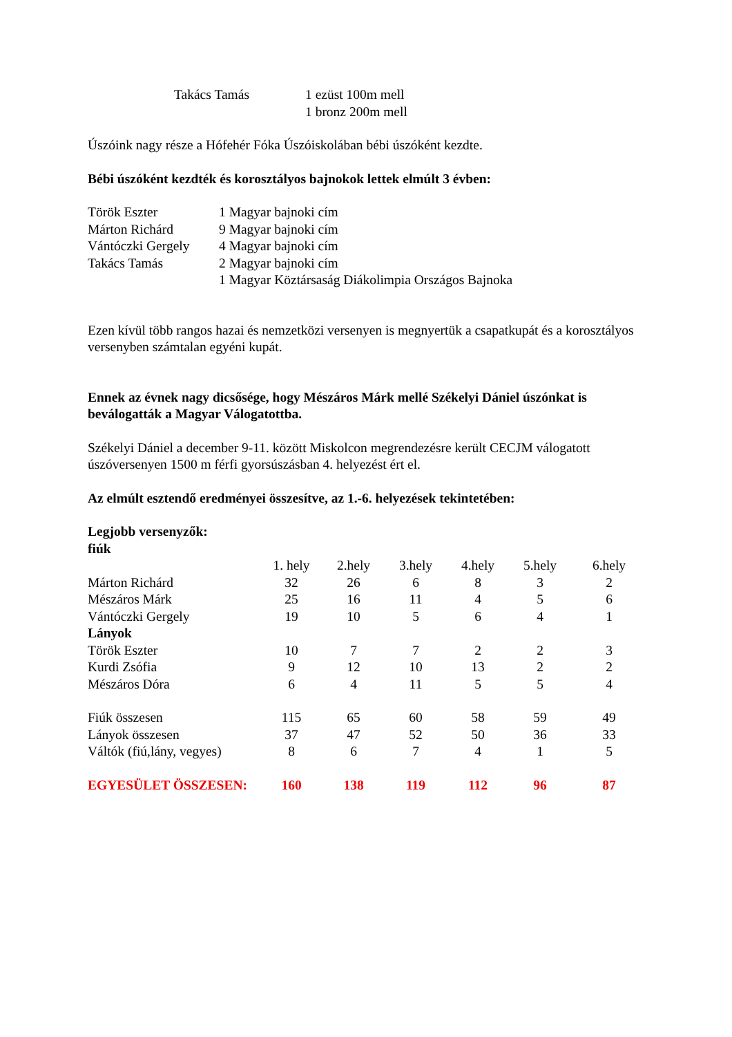| Takács Tamás | 1 ezüst 100m mell |
| | 1 bronz 200m mell |
Úszóink nagy része a Hófehér Fóka Úszóiskolában bébi úszóként kezdte.
Bébi úszóként kezdték és korosztályos bajnokok lettek elmúlt 3 évben:
| Török Eszter | 1 Magyar bajnoki cím |
| Márton Richárd | 9 Magyar bajnoki cím |
| Vántóczki Gergely | 4 Magyar bajnoki cím |
| Takács Tamás | 2 Magyar bajnoki cím |
| | 1 Magyar Köztársaság Diákolimpia Országos Bajnoka |
Ezen kívül több rangos hazai és nemzetközi versenyen is megnyertük a csapatkupát és a korosztályos versenyben számtalan egyéni kupát.
Ennek az évnek nagy dicsősége, hogy Mészáros Márk mellé Székelyi Dániel úszónkat is beválogatták a Magyar Válogatottba.
Székelyi Dániel a december 9-11. között Miskolcon megrendezésre került CECJM válogatott úszóversenyen 1500 m férfi gyorsúszásban 4. helyezést ért el.
Az elmúlt esztendő eredményei összesítve, az 1.-6. helyezések tekintetében:
Legjobb versenyzők:
fiúk
| | 1. hely | 2.hely | 3.hely | 4.hely | 5.hely | 6.hely |
| Márton Richárd | 32 | 26 | 6 | 8 | 3 | 2 |
| Mészáros Márk | 25 | 16 | 11 | 4 | 5 | 6 |
| Vántóczki Gergely | 19 | 10 | 5 | 6 | 4 | 1 |
| Lányok | | | | | | |
| Török Eszter | 10 | 7 | 7 | 2 | 2 | 3 |
| Kurdi Zsófia | 9 | 12 | 10 | 13 | 2 | 2 |
| Mészáros Dóra | 6 | 4 | 11 | 5 | 5 | 4 |
| Fiúk összesen | 115 | 65 | 60 | 58 | 59 | 49 |
| Lányok összesen | 37 | 47 | 52 | 50 | 36 | 33 |
| Váltók (fiú,lány, vegyes) | 8 | 6 | 7 | 4 | 1 | 5 |
| EGYESÜLET ÖSSZESEN: | 160 | 138 | 119 | 112 | 96 | 87 |